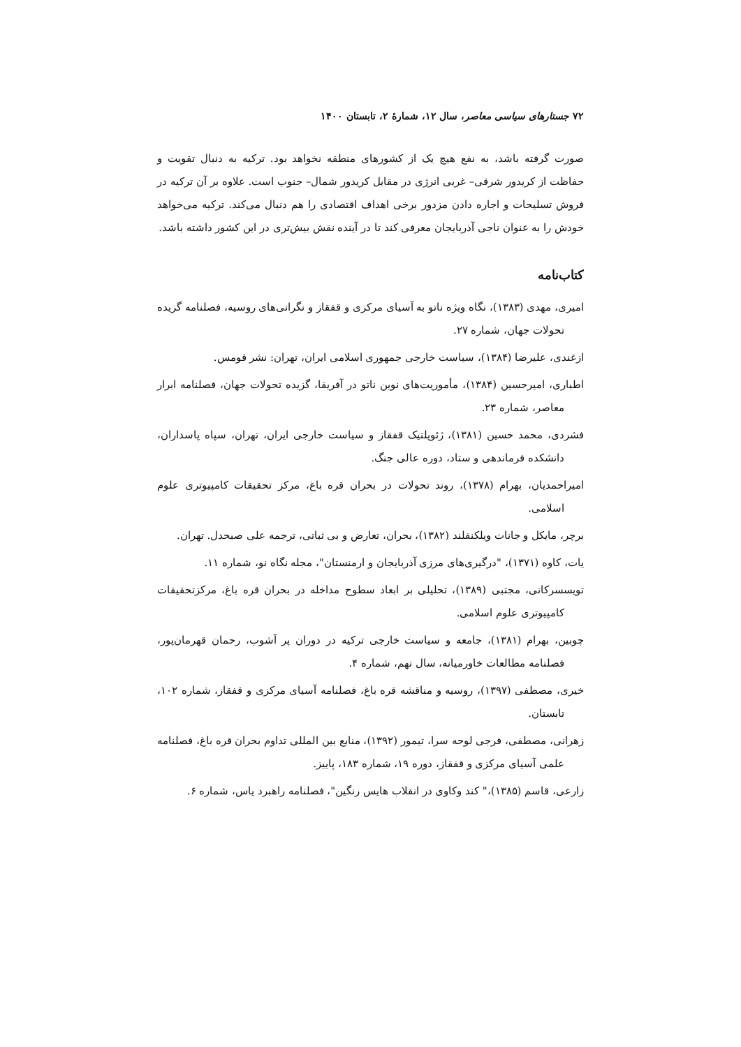۷۲ جستارهای سیاسی معاصر، سال ۱۲، شمارهٔ ۲، تابستان ۱۴۰۰
صورت گرفته باشد، به نفع هیچ یک از کشورهای منطقه نخواهد بود. ترکیه به دنبال تقویت و حفاظت از کریدور شرقی– غربی انرژی در مقابل کریدور شمال– جنوب است. علاوه بر آن ترکیه در فروش تسلیحات و اجاره دادن مزدور برخی اهداف اقتصادی را هم دنبال می‌کند. ترکیه می‌خواهد خودش را به عنوان ناجی آذربایجان معرفی کند تا در آینده نقش بیش‌تری در این کشور داشته باشد.
کتاب‌نامه
امیری، مهدی (۱۳۸۳)، نگاه ویژه ناتو به آسیای مرکزی و قفقاز و نگرانی‌های روسیه، فصلنامه گزیده تحولات جهان، شماره ۲۷.
ازغندی، علیرضا (۱۳۸۴)، سیاست خارجی جمهوری اسلامی ایران، تهران: نشر قومس.
اطباری، امیرحسین (۱۳۸۴)، مأموریت‌های نوین ناتو در آفریقا، گزیده تحولات جهان، فصلنامه ابرار معاصر، شماره ۲۳.
فشردی، محمد حسین (۱۳۸۱)، ژئوپلتیک قفقاز و سیاست خارجی ایران، تهران، سپاه پاسداران، دانشکده فرماندهی و ستاد، دوره عالی جنگ.
امیراحمدیان، بهرام (۱۳۷۸)، روند تحولات در بحران قره باغ، مرکز تحقیقات کامپیوتری علوم اسلامی.
برچر، مایکل و جانات ویلکنفلند (۱۳۸۲)، بحران، تعارض و بی ثباتی، ترجمه علی صبحدل. تهران.
یات، کاوه (۱۳۷۱)، "درگیری‌های مرزی آذربایجان و ارمنستان"، مجله نگاه نو، شماره ۱۱.
تویسسرکانی، مجتبی (۱۳۸۹)، تحلیلی بر ابعاد سطوح مداخله در بحران قره باغ، مرکزتحقیقات کامپیوتری علوم اسلامی.
چوبین، بهرام (۱۳۸۱)، جامعه و سیاست خارجی ترکیه در دوران پر آشوب، رحمان قهرمان‌پور، فصلنامه مطالعات خاورمیانه، سال نهم، شماره ۴.
خیری، مصطفی (۱۳۹۷)، روسیه و مناقشه قره باغ، فصلنامه آسیای مرکزی و قفقاز، شماره ۱۰۲، تابستان.
زهرانی، مصطفی، فرجی لوحه سرا، تیمور (۱۳۹۲)، منابع بین المللی تداوم بحران قره باغ، فصلنامه علمی آسیای مرکزی و قفقاز، دوره ۱۹، شماره ۱۸۳، پاییز.
زارعی، قاسم (۱۳۸۵)،" کند وکاوی در انقلاب هایس رنگین"، فصلنامه راهبرد یاس، شماره ۶.